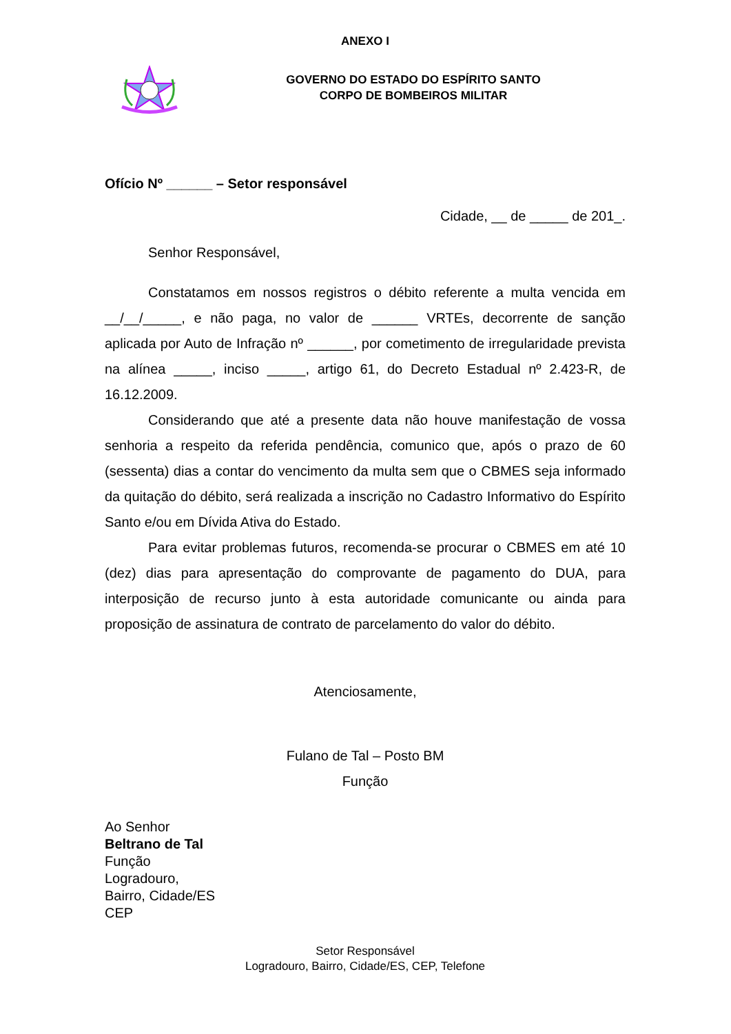ANEXO I
GOVERNO DO ESTADO DO ESPÍRITO SANTO
CORPO DE BOMBEIROS MILITAR
Ofício Nº ______ – Setor responsável
Cidade, __ de _____ de 201_.
Senhor Responsável,
Constatamos em nossos registros o débito referente a multa vencida em __/__/_____, e não paga, no valor de ______ VRTEs, decorrente de sanção aplicada por Auto de Infração nº ______, por cometimento de irregularidade prevista na alínea _____, inciso _____, artigo 61, do Decreto Estadual nº 2.423-R, de 16.12.2009.
Considerando que até a presente data não houve manifestação de vossa senhoria a respeito da referida pendência, comunico que, após o prazo de 60 (sessenta) dias a contar do vencimento da multa sem que o CBMES seja informado da quitação do débito, será realizada a inscrição no Cadastro Informativo do Espírito Santo e/ou em Dívida Ativa do Estado.
Para evitar problemas futuros, recomenda-se procurar o CBMES em até 10 (dez) dias para apresentação do comprovante de pagamento do DUA, para interposição de recurso junto à esta autoridade comunicante ou ainda para proposição de assinatura de contrato de parcelamento do valor do débito.
Atenciosamente,
Fulano de Tal – Posto BM
Função
Ao Senhor
Beltrano de Tal
Função
Logradouro,
Bairro, Cidade/ES
CEP
Setor Responsável
Logradouro, Bairro, Cidade/ES, CEP, Telefone